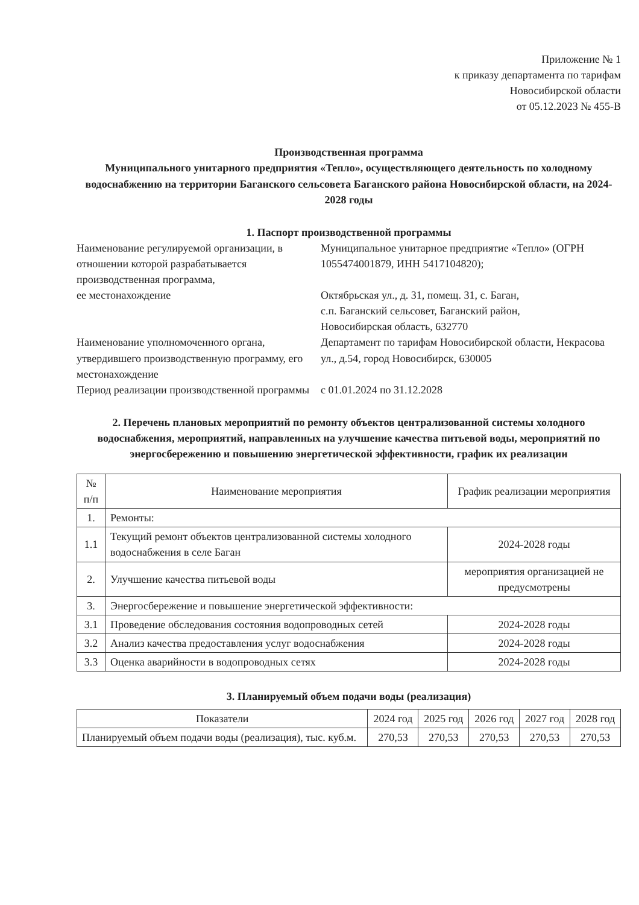Приложение № 1
к приказу департамента по тарифам
Новосибирской области
от 05.12.2023 № 455-В
Производственная программа
Муниципального унитарного предприятия «Тепло», осуществляющего деятельность по холодному водоснабжению на территории Баганского сельсовета Баганского района Новосибирской области, на 2024-2028 годы
1. Паспорт производственной программы
| Наименование регулируемой организации, в отношении которой разрабатывается производственная программа, ее местонахождение | Муниципальное унитарное предприятие «Тепло» (ОГРН 1055474001879, ИНН 5417104820); Октябрьская ул., д. 31, помещ. 31, с. Баган, с.п. Баганский сельсовет, Баганский район, Новосибирская область, 632770 |
| Наименование уполномоченного органа, утвердившего производственную программу, его местонахождение | Департамент по тарифам Новосибирской области, Некрасова ул., д.54, город Новосибирск, 630005 |
| Период реализации производственной программы | с 01.01.2024 по 31.12.2028 |
2. Перечень плановых мероприятий по ремонту объектов централизованной системы холодного водоснабжения, мероприятий, направленных на улучшение качества питьевой воды, мероприятий по энергосбережению и повышению энергетической эффективности, график их реализации
| № п/п | Наименование мероприятия | График реализации мероприятия |
| --- | --- | --- |
| 1. | Ремонты: | |
| 1.1 | Текущий ремонт объектов централизованной системы холодного водоснабжения в селе Баган | 2024-2028 годы |
| 2. | Улучшение качества питьевой воды | мероприятия организацией не предусмотрены |
| 3. | Энергосбережение и повышение энергетической эффективности: | |
| 3.1 | Проведение обследования состояния водопроводных сетей | 2024-2028 годы |
| 3.2 | Анализ качества предоставления услуг водоснабжения | 2024-2028 годы |
| 3.3 | Оценка аварийности в водопроводных сетях | 2024-2028 годы |
3. Планируемый объем подачи воды (реализация)
| Показатели | 2024 год | 2025 год | 2026 год | 2027 год | 2028 год |
| --- | --- | --- | --- | --- | --- |
| Планируемый объем подачи воды (реализация), тыс. куб.м. | 270,53 | 270,53 | 270,53 | 270,53 | 270,53 |